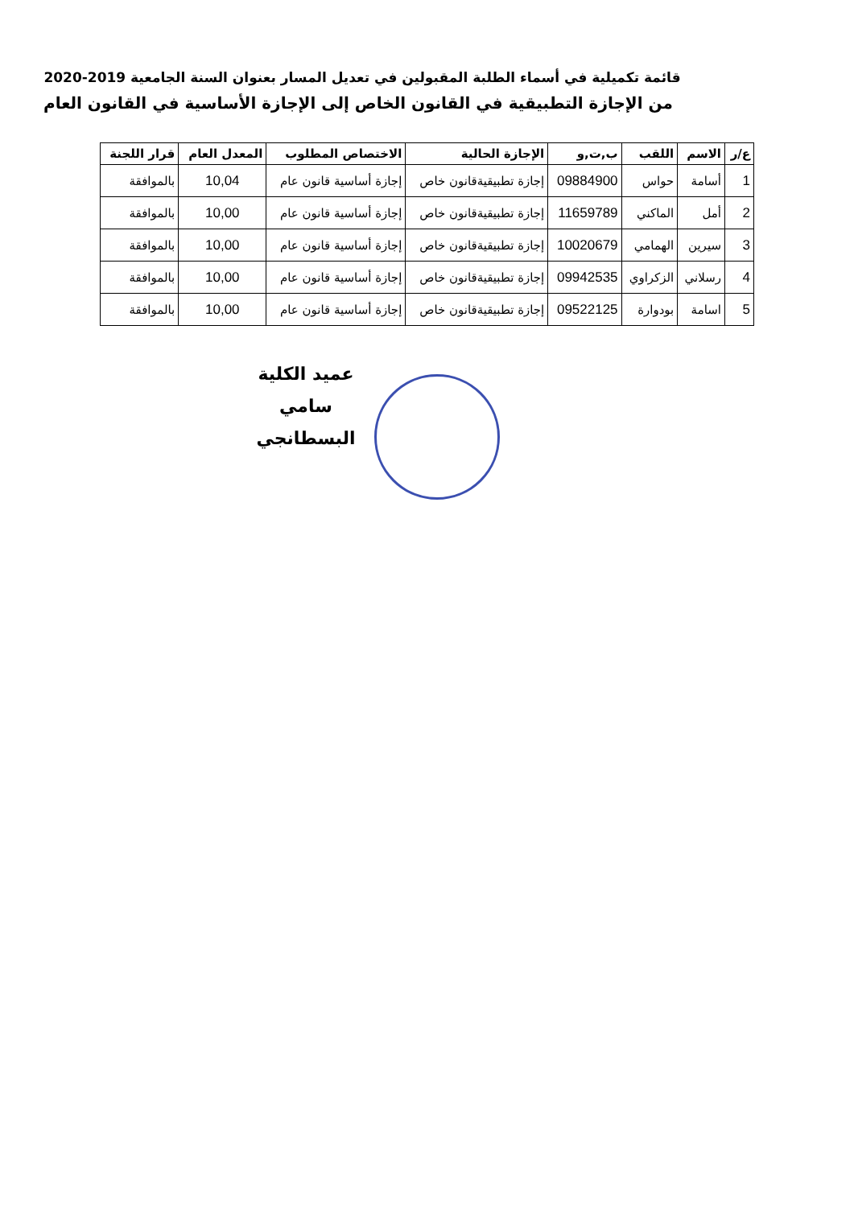قائمة تكميلية في أسماء الطلبة المقبولين في تعديل المسار بعنوان السنة الجامعية 2019-2020
من الإجازة التطبيقية في القانون الخاص إلى الإجازة الأساسية في القانون العام
| ع/ر | الاسم | اللقب | ب,ت,و | الإجازة الحالية | الاختصاص المطلوب | المعدل العام | قرار اللجنة |
| --- | --- | --- | --- | --- | --- | --- | --- |
| 1 | أسامة | حواس | 09884900 | إجازة تطبيقيةقانون خاص | إجازة أساسية قانون عام | 10,04 | بالموافقة |
| 2 | أمل | الماكني | 11659789 | إجازة تطبيقيةقانون خاص | إجازة أساسية قانون عام | 10,00 | بالموافقة |
| 3 | سيرين | الهمامي | 10020679 | إجازة تطبيقيةقانون خاص | إجازة أساسية قانون عام | 10,00 | بالموافقة |
| 4 | رسلاني | الزكراوي | 09942535 | إجازة تطبيقيةقانون خاص | إجازة أساسية قانون عام | 10,00 | بالموافقة |
| 5 | اسامة | بودوارة | 09522125 | إجازة تطبيقيةقانون خاص | إجازة أساسية قانون عام | 10,00 | بالموافقة |
عميد الكلية
سامي البسطانجي